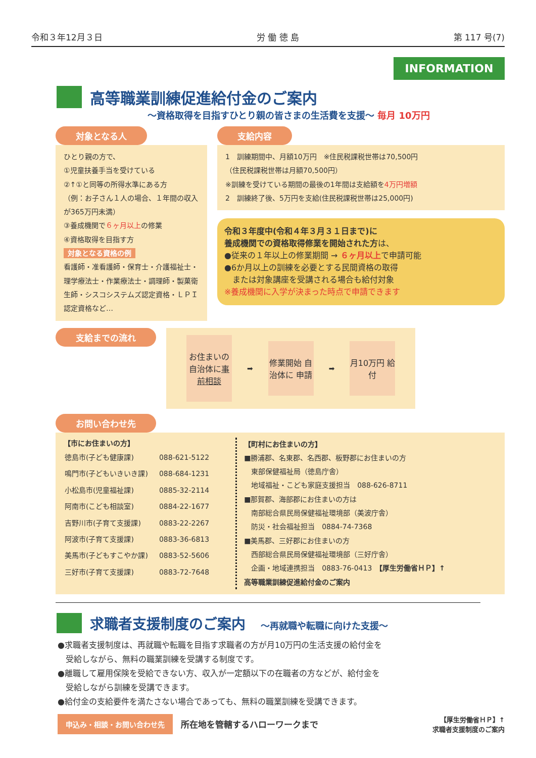令和３年12月３日 労 働 徳 島 第 117 号(7)
INFORMATION
高等職業訓練促進給付金のご案内
～資格取得を目指すひとり親の皆さまの生活費を支援～ 毎月 10万円
対象となる人
ひとり親の方で、
①児童扶養手当を受けている
②↑①と同等の所得水準にある方
（例：お子さん１人の場合、１年間の収入が365万円未満）
③養成機関で６ヶ月以上の修業
④資格取得を目指す方
対象となる資格の例
看護師・准看護師・保育士・介護福祉士・理学療法士・作業療法士・調理師・製菓衛生師・シスコシステムズ認定資格・ＬＰＩ認定資格など…
支給内容
1　訓練期間中、月額10万円　※住民税課税世帯は70,500円
（住民税課税世帯は月額70,500円）
※訓練を受けている期間の最後の1年間は支給額を4万円増額
2　訓練終了後、5万円を支給(住民税課税世帯は25,000円)
令和３年度中(令和４年３月３１日まで)に
養成機関での資格取得修業を開始された方は、
●従来の１年以上の修業期間 → ６ヶ月以上で申請可能
●6か月以上の訓練を必要とする民間資格の取得
　または対象講座を受講される場合も給付対象
※養成機関に入学が決まった時点で申請できます
支給までの流れ
お住まいの自治体に事前相談
➡
修業開始 自治体に 申請
➡
月10万円 給付
お問い合わせ先
【市にお住まいの方】
| 徳島市(子ども健康課) | 088-621-5122 |
| 鳴門市(子どもいきいき課) | 088-684-1231 |
| 小松島市(児童福祉課) | 0885-32-2114 |
| 阿南市(こども相談室) | 0884-22-1677 |
| 吉野川市(子育て支援課) | 0883-22-2267 |
| 阿波市(子育て支援課) | 0883-36-6813 |
| 美馬市(子どもすこやか課) | 0883-52-5606 |
| 三好市(子育て支援課) | 0883-72-7648 |
【町村にお住まいの方】
■勝浦郡、名東郡、名西郡、板野郡にお住まいの方
　東部保健福祉局（徳島庁舎）
　地域福祉・こども家庭支援担当　088-626-8711
■那賀郡、海部郡にお住まいの方は
　南部総合県民局保健福祉環境部（美波庁舎）
　防災・社会福祉担当　0884-74-7368
■美馬郡、三好郡にお住まいの方
　西部総合県民局保健福祉環境部（三好庁舎）
　企画・地域連携担当　0883-76-0413　【厚生労働省ＨＰ】↑
高等職業訓練促進給付金のご案内
求職者支援制度のご案内 ～再就職や転職に向けた支援～
●求職者支援制度は、再就職や転職を目指す求職者の方が月10万円の生活支援の給付金を
　受給しながら、無料の職業訓練を受講する制度です。
●離職して雇用保険を受給できない方、収入が一定額以下の在職者の方などが、給付金を
　受給しながら訓練を受講できます。
●給付金の支給要件を満たさない場合であっても、無料の職業訓練を受講できます。
申込み・相談・お問い合わせ先 所在地を管轄するハローワークまで
【厚生労働省ＨＰ】↑
求職者支援制度のご案内